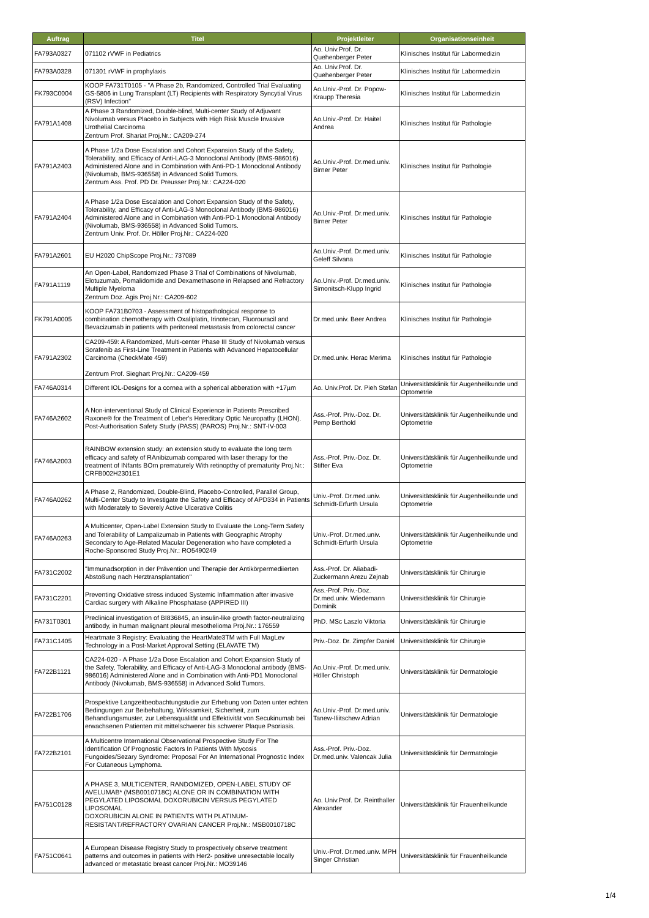| Auftrag | Titel | Projektleiter | Organisationseinheit |
| --- | --- | --- | --- |
| FA793A0327 | 071102 rVWF in Pediatrics | Ao. Univ.Prof. Dr. Quehenberger Peter | Klinisches Institut für Labormedizin |
| FA793A0328 | 071301 rVWF in prophylaxis | Ao. Univ.Prof. Dr. Quehenberger Peter | Klinisches Institut für Labormedizin |
| FK793C0004 | KOOP FA731T0105 - "A Phase 2b, Randomized, Controlled Trial Evaluating GS-5806 in Lung Transplant (LT) Recipients with Respiratory Syncytial Virus (RSV) Infection" | Ao.Univ.-Prof. Dr. Popow-Kraupp Theresia | Klinisches Institut für Labormedizin |
| FA791A1408 | A Phase 3 Randomized, Double-blind, Multi-center Study of Adjuvant Nivolumab versus Placebo in Subjects with High Risk Muscle Invasive Urothelial Carcinoma Zentrum Prof. Shariat Proj.Nr.: CA209-274 | Ao.Univ.-Prof. Dr. Haitel Andrea | Klinisches Institut für Pathologie |
| FA791A2403 | A Phase 1/2a Dose Escalation and Cohort Expansion Study of the Safety, Tolerability, and Efficacy of Anti-LAG-3 Monoclonal Antibody (BMS-986016) Administered Alone and in Combination with Anti-PD-1 Monoclonal Antibody (Nivolumab, BMS-936558) in Advanced Solid Tumors. Zentrum Ass. Prof. PD Dr. Preusser Proj.Nr.: CA224-020 | Ao.Univ.-Prof. Dr.med.univ. Birner Peter | Klinisches Institut für Pathologie |
| FA791A2404 | A Phase 1/2a Dose Escalation and Cohort Expansion Study of the Safety, Tolerability, and Efficacy of Anti-LAG-3 Monoclonal Antibody (BMS-986016) Administered Alone and in Combination with Anti-PD-1 Monoclonal Antibody (Nivolumab, BMS-936558) in Advanced Solid Tumors. Zentrum Univ. Prof. Dr. Höller Proj.Nr.: CA224-020 | Ao.Univ.-Prof. Dr.med.univ. Birner Peter | Klinisches Institut für Pathologie |
| FA791A2601 | EU H2020 ChipScope Proj.Nr.: 737089 | Ao.Univ.-Prof. Dr.med.univ. Geleff Silvana | Klinisches Institut für Pathologie |
| FA791A1119 | An Open-Label, Randomized Phase 3 Trial of Combinations of Nivolumab, Elotuzumab, Pomalidomide and Dexamethasone in Relapsed and Refractory Multiple Myeloma Zentrum Doz. Agis Proj.Nr.: CA209-602 | Ao.Univ.-Prof. Dr.med.univ. Simonitsch-Klupp Ingrid | Klinisches Institut für Pathologie |
| FK791A0005 | KOOP FA731B0703 - Assessment of histopathological response to combination chemotherapy with Oxaliplatin, Irinotecan, Fluorouracil and Bevacizumab in patients with peritoneal metastasis from colorectal cancer | Dr.med.univ. Beer Andrea | Klinisches Institut für Pathologie |
| FA791A2302 | CA209-459: A Randomized, Multi-center Phase III Study of Nivolumab versus Sorafenib as First-Line Treatment in Patients with Advanced Hepatocellular Carcinoma (CheckMate 459) Zentrum Prof. Sieghart Proj.Nr.: CA209-459 | Dr.med.univ. Herac Merima | Klinisches Institut für Pathologie |
| FA746A0314 | Different IOL-Designs for a cornea with a spherical abberation with +17µm | Ao. Univ.Prof. Dr. Pieh Stefan | Universitätsklinik für Augenheilkunde und Optometrie |
| FA746A2602 | A Non-interventional Study of Clinical Experience in Patients Prescribed Raxone® for the Treatment of Leber's Hereditary Optic Neuropathy (LHON). Post-Authorisation Safety Study (PASS) (PAROS) Proj.Nr.: SNT-IV-003 | Ass.-Prof. Priv.-Doz. Dr. Pemp Berthold | Universitätsklinik für Augenheilkunde und Optometrie |
| FA746A2003 | RAINBOW extension study: an extension study to evaluate the long term efficacy and safety of RAnibizumab compared with laser therapy for the treatment of INfants BOrn prematurely With retinopthy of prematurity Proj.Nr.: CRFB002H2301E1 | Ass.-Prof. Priv.-Doz. Dr. Stifter Eva | Universitätsklinik für Augenheilkunde und Optometrie |
| FA746A0262 | A Phase 2, Randomized, Double-Blind, Placebo-Controlled, Parallel Group, Multi-Center Study to Investigate the Safety and Efficacy of APD334 in Patients with Moderately to Severely Active Ulcerative Colitis | Univ.-Prof. Dr.med.univ. Schmidt-Erfurth Ursula | Universitätsklinik für Augenheilkunde und Optometrie |
| FA746A0263 | A Multicenter, Open-Label Extension Study to Evaluate the Long-Term Safety and Tolerability of Lampalizumab in Patients with Geographic Atrophy Secondary to Age-Related Macular Degeneration who have completed a Roche-Sponsored Study Proj.Nr.: RO5490249 | Univ.-Prof. Dr.med.univ. Schmidt-Erfurth Ursula | Universitätsklinik für Augenheilkunde und Optometrie |
| FA731C2002 | "Immunadsorption in der Prävention und Therapie der Antikörpermediierten Abstoßung nach Herztransplantation" | Ass.-Prof. Dr. Aliabadi-Zuckermann Arezu Zejnab | Universitätsklinik für Chirurgie |
| FA731C2201 | Preventing Oxidative stress induced Systemic Inflammation after invasive Cardiac surgery with Alkaline Phosphatase (APPIRED III) | Ass.-Prof. Priv.-Doz. Dr.med.univ. Wiedemann Dominik | Universitätsklinik für Chirurgie |
| FA731T0301 | Preclinical investigation of BI836845, an insulin-like growth factor-neutralizing antibody, in human malignant pleural mesothelioma Proj.Nr.: 176559 | PhD. MSc Laszlo Viktoria | Universitätsklinik für Chirurgie |
| FA731C1405 | Heartmate 3 Registry: Evaluating the HeartMate3TM with Full MagLev Technology in a Post-Market Approval Setting (ELAVATE TM) | Priv.-Doz. Dr. Zimpfer Daniel | Universitätsklinik für Chirurgie |
| FA722B1121 | CA224-020 - A Phase 1/2a Dose Escalation and Cohort Expansion Study of the Safety, Tolerability, and Efficacy of Anti-LAG-3 Monoclonal antibody (BMS-986016) Administered Alone and in Combination with Anti-PD1 Monoclonal Antibody (Nivolumab, BMS-936558) in Advanced Solid Tumors. | Ao.Univ.-Prof. Dr.med.univ. Höller Christoph | Universitätsklinik für Dermatologie |
| FA722B1706 | Prospektive Langzeitbeobachtungstudie zur Erhebung von Daten unter echten Bedingungen zur Beibehaltung, Wirksamkeit, Sicherheit, zum Behandlungsmuster, zur Lebensqualität und Effektivität von Secukinumab bei erwachsenen Patienten mit mittelschwerer bis schwerer Plaque Psoriasis. | Ao.Univ.-Prof. Dr.med.univ. Tanew-Iliitschew Adrian | Universitätsklinik für Dermatologie |
| FA722B2101 | A Multicentre International Observational Prospective Study For The Identification Of Prognostic Factors In Patients With Mycosis Fungoides/Sezary Syndrome: Proposal For An International Prognostic Index For Cutaneous Lymphoma. | Ass.-Prof. Priv.-Doz. Dr.med.univ. Valencak Julia | Universitätsklinik für Dermatologie |
| FA751C0128 | A PHASE 3, MULTICENTER, RANDOMIZED, OPEN-LABEL STUDY OF AVELUMAB* (MSB0010718C) ALONE OR IN COMBINATION WITH PEGYLATED LIPOSOMAL DOXORUBICIN VERSUS PEGYLATED LIPOSOMAL DOXORUBICIN ALONE IN PATIENTS WITH PLATINUM-RESISTANT/REFRACTORY OVARIAN CANCER Proj.Nr.: MSB0010718C | Ao. Univ.Prof. Dr. Reinthaller Alexander | Universitätsklinik für Frauenheilkunde |
| FA751C0641 | A European Disease Registry Study to prospectively observe treatment patterns and outcomes in patients with Her2- positive unresectable locally advanced or metastatic breast cancer Proj.Nr.: MO39146 | Univ.-Prof. Dr.med.univ. MPH Singer Christian | Universitätsklinik für Frauenheilkunde |
1/4